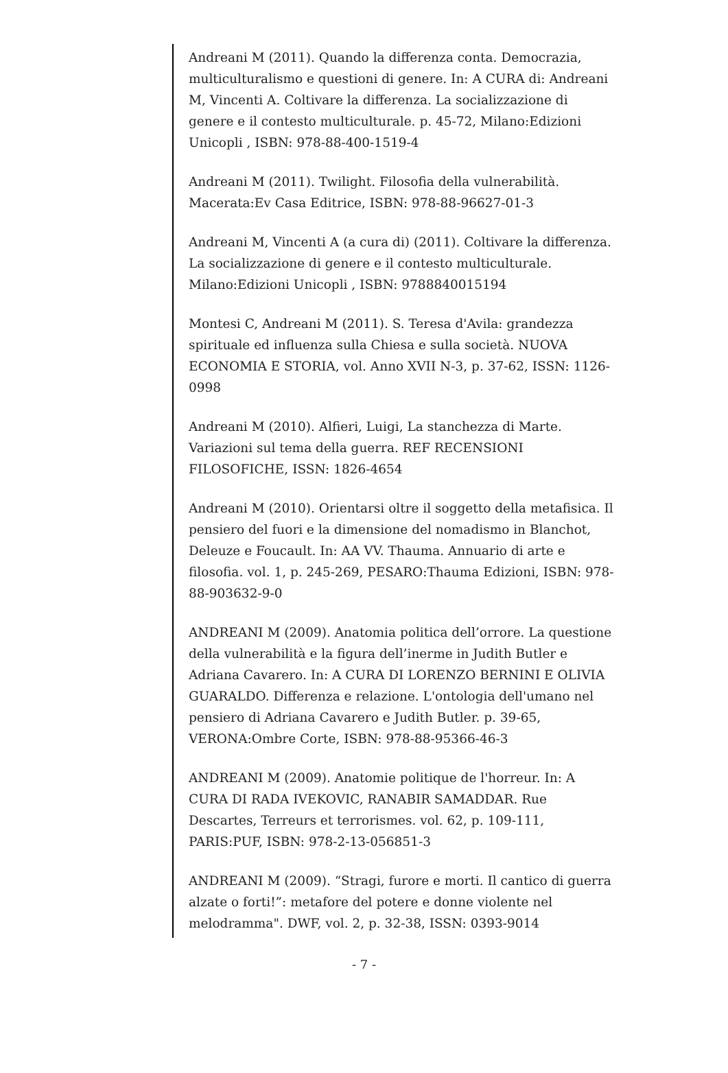Andreani M (2011). Quando la differenza conta. Democrazia, multiculturalismo e questioni di genere. In: A CURA di: Andreani M, Vincenti A. Coltivare la differenza. La socializzazione di genere e il contesto multiculturale. p. 45-72, Milano:Edizioni Unicopli , ISBN: 978-88-400-1519-4
Andreani M (2011). Twilight. Filosofia della vulnerabilità. Macerata:Ev Casa Editrice, ISBN: 978-88-96627-01-3
Andreani M, Vincenti A (a cura di) (2011). Coltivare la differenza. La socializzazione di genere e il contesto multiculturale. Milano:Edizioni Unicopli , ISBN: 9788840015194
Montesi C, Andreani M (2011). S. Teresa d'Avila: grandezza spirituale ed influenza sulla Chiesa e sulla società. NUOVA ECONOMIA E STORIA, vol. Anno XVII N-3, p. 37-62, ISSN: 1126-0998
Andreani M (2010). Alfieri, Luigi, La stanchezza di Marte. Variazioni sul tema della guerra. REF RECENSIONI FILOSOFICHE, ISSN: 1826-4654
Andreani M (2010). Orientarsi oltre il soggetto della metafisica. Il pensiero del fuori e la dimensione del nomadismo in Blanchot, Deleuze e Foucault. In: AA VV. Thauma. Annuario di arte e filosofia. vol. 1, p. 245-269, PESARO:Thauma Edizioni, ISBN: 978-88-903632-9-0
ANDREANI M (2009). Anatomia politica dell’orrore. La questione della vulnerabilità e la figura dell’inerme in Judith Butler e Adriana Cavarero. In: A CURA DI LORENZO BERNINI E OLIVIA GUARALDO. Differenza e relazione. L'ontologia dell'umano nel pensiero di Adriana Cavarero e Judith Butler. p. 39-65, VERONA:Ombre Corte, ISBN: 978-88-95366-46-3
ANDREANI M (2009). Anatomie politique de l'horreur. In: A CURA DI RADA IVEKOVIC, RANABIR SAMADDAR. Rue Descartes, Terreurs et terrorismes. vol. 62, p. 109-111, PARIS:PUF, ISBN: 978-2-13-056851-3
ANDREANI M (2009). “Stragi, furore e morti. Il cantico di guerra alzate o forti!”: metafore del potere e donne violente nel melodramma". DWF, vol. 2, p. 32-38, ISSN: 0393-9014
- 7 -